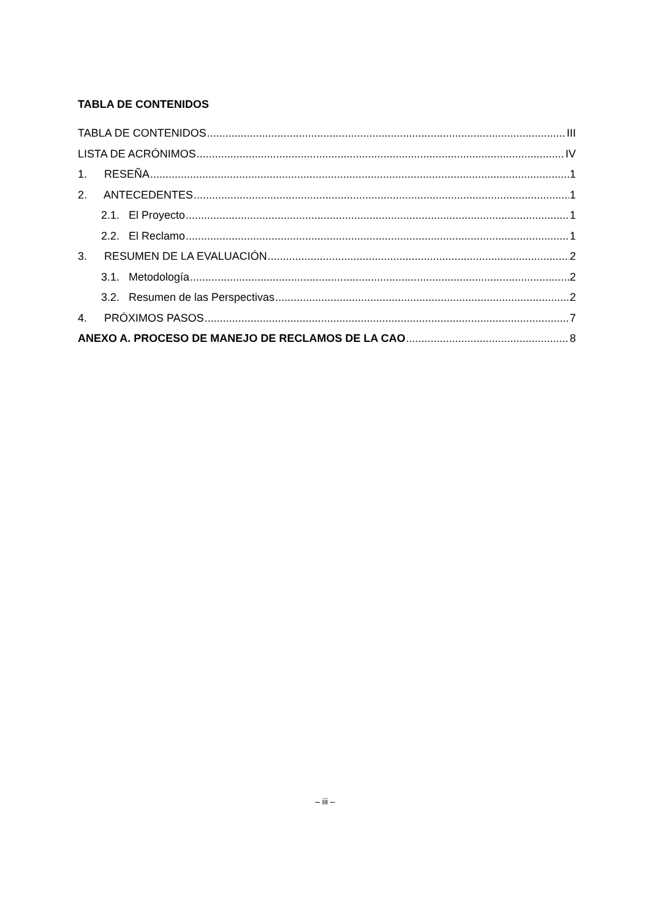TABLA DE CONTENIDOS
TABLA DE CONTENIDOS III
LISTA DE ACRÓNIMOS IV
1. RESEÑA 1
2. ANTECEDENTES 1
2.1. El Proyecto 1
2.2. El Reclamo 1
3. RESUMEN DE LA EVALUACIÓN 2
3.1. Metodología 2
3.2. Resumen de las Perspectivas 2
4. PRÓXIMOS PASOS 7
ANEXO A. PROCESO DE MANEJO DE RECLAMOS DE LA CAO 8
– iii –